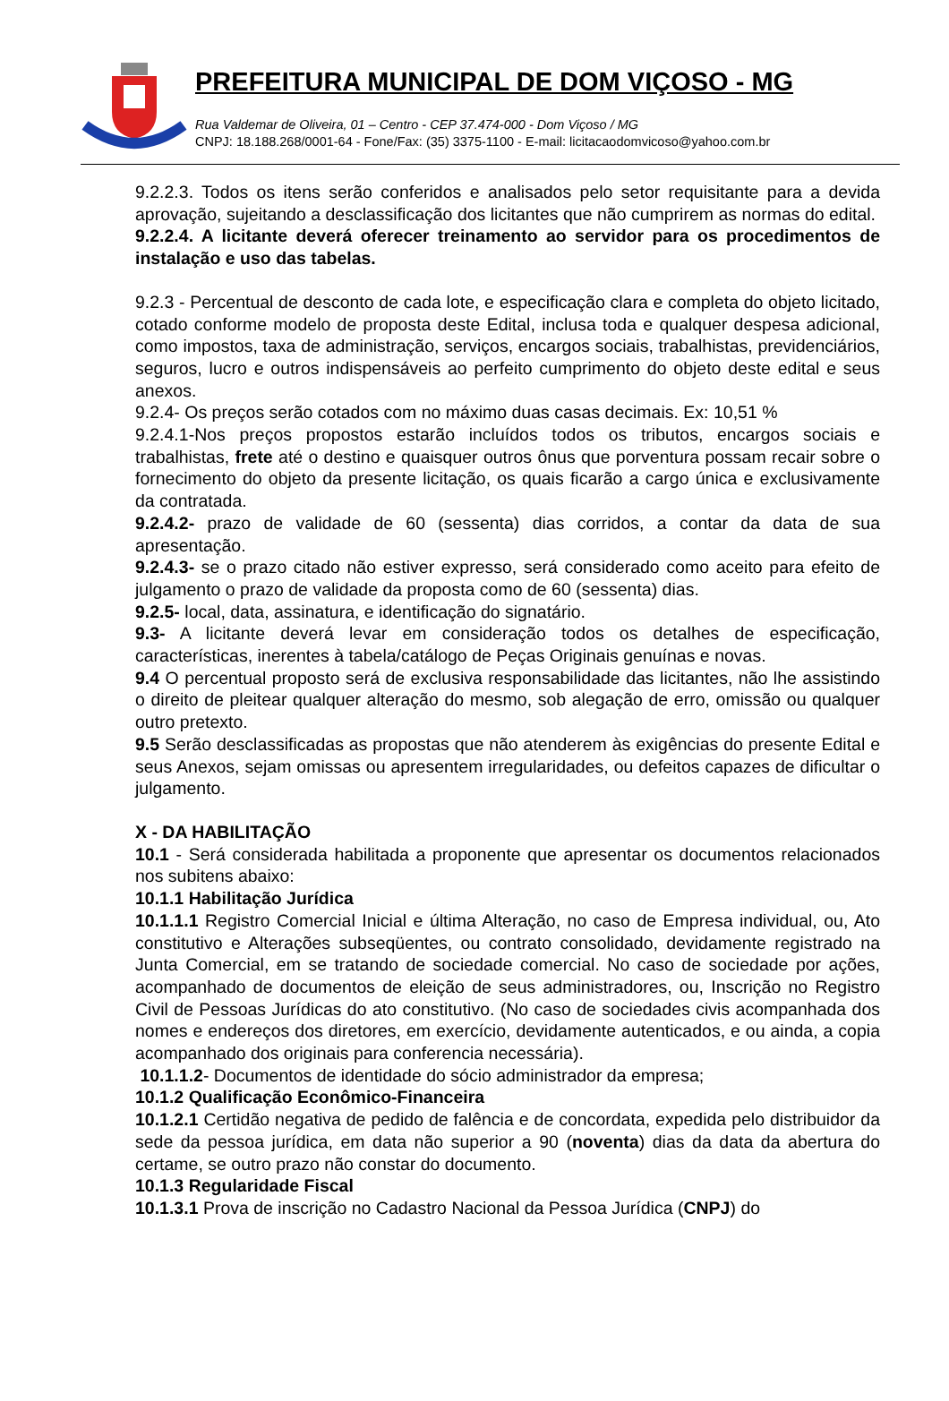PREFEITURA MUNICIPAL DE DOM VIÇOSO - MG
Rua Valdemar de Oliveira, 01 – Centro - CEP 37.474-000 - Dom Viçoso / MG
CNPJ: 18.188.268/0001-64 - Fone/Fax: (35) 3375-1100 - E-mail: licitacaodomvicoso@yahoo.com.br
9.2.2.3. Todos os itens serão conferidos e analisados pelo setor requisitante para a devida aprovação, sujeitando a desclassificação dos licitantes que não cumprirem as normas do edital.
9.2.2.4. A licitante deverá oferecer treinamento ao servidor para os procedimentos de instalação e uso das tabelas.
9.2.3 - Percentual de desconto de cada lote, e especificação clara e completa do objeto licitado, cotado conforme modelo de proposta deste Edital, inclusa toda e qualquer despesa adicional, como impostos, taxa de administração, serviços, encargos sociais, trabalhistas, previdenciários, seguros, lucro e outros indispensáveis ao perfeito cumprimento do objeto deste edital e seus anexos.
9.2.4- Os preços serão cotados com no máximo duas casas decimais. Ex: 10,51 %
9.2.4.1-Nos preços propostos estarão incluídos todos os tributos, encargos sociais e trabalhistas, frete até o destino e quaisquer outros ônus que porventura possam recair sobre o fornecimento do objeto da presente licitação, os quais ficarão a cargo única e exclusivamente da contratada.
9.2.4.2- prazo de validade de 60 (sessenta) dias corridos, a contar da data de sua apresentação.
9.2.4.3- se o prazo citado não estiver expresso, será considerado como aceito para efeito de julgamento o prazo de validade da proposta como de 60 (sessenta) dias.
9.2.5- local, data, assinatura, e identificação do signatário.
9.3- A licitante deverá levar em consideração todos os detalhes de especificação, características, inerentes à tabela/catálogo de Peças Originais genuínas e novas.
9.4 O percentual proposto será de exclusiva responsabilidade das licitantes, não lhe assistindo o direito de pleitear qualquer alteração do mesmo, sob alegação de erro, omissão ou qualquer outro pretexto.
9.5 Serão desclassificadas as propostas que não atenderem às exigências do presente Edital e seus Anexos, sejam omissas ou apresentem irregularidades, ou defeitos capazes de dificultar o julgamento.
X - DA HABILITAÇÃO
10.1 - Será considerada habilitada a proponente que apresentar os documentos relacionados nos subitens abaixo:
10.1.1 Habilitação Jurídica
10.1.1.1 Registro Comercial Inicial e última Alteração, no caso de Empresa individual, ou, Ato constitutivo e Alterações subseqüentes, ou contrato consolidado, devidamente registrado na Junta Comercial, em se tratando de sociedade comercial. No caso de sociedade por ações, acompanhado de documentos de eleição de seus administradores, ou, Inscrição no Registro Civil de Pessoas Jurídicas do ato constitutivo. (No caso de sociedades civis acompanhada dos nomes e endereços dos diretores, em exercício, devidamente autenticados, e ou ainda, a copia acompanhado dos originais para conferencia necessária).
10.1.1.2- Documentos de identidade do sócio administrador da empresa;
10.1.2 Qualificação Econômico-Financeira
10.1.2.1 Certidão negativa de pedido de falência e de concordata, expedida pelo distribuidor da sede da pessoa jurídica, em data não superior a 90 (noventa) dias da data da abertura do certame, se outro prazo não constar do documento.
10.1.3 Regularidade Fiscal
10.1.3.1 Prova de inscrição no Cadastro Nacional da Pessoa Jurídica (CNPJ) do